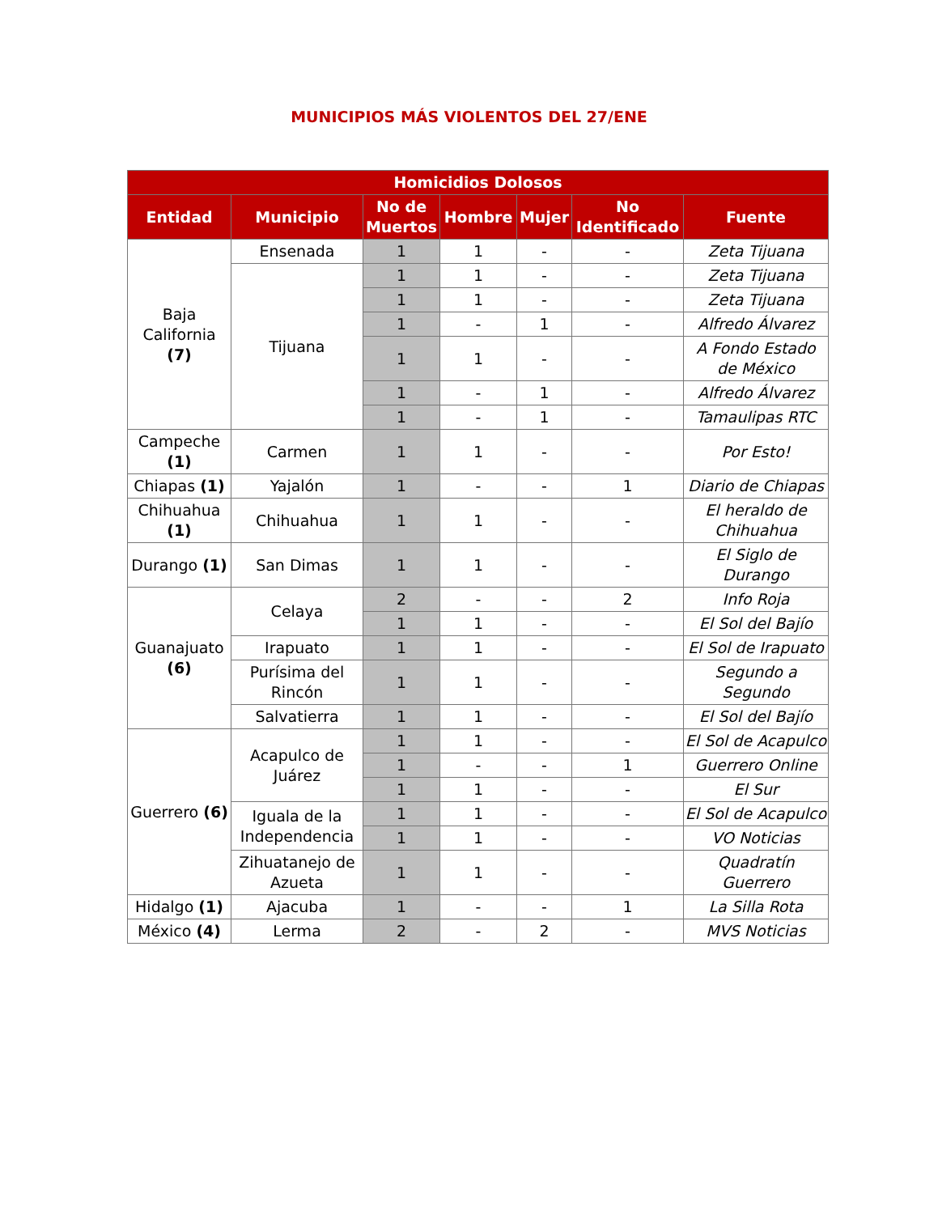MUNICIPIOS MÁS VIOLENTOS DEL 27/ENE
| Homicidios Dolosos | | | | | | |
| --- | --- | --- | --- | --- | --- | --- |
| Entidad | Municipio | No de Muertos | Hombre | Mujer | No Identificado | Fuente |
| Baja California (7) | Ensenada | 1 | 1 | - | - | Zeta Tijuana |
| | Tijuana | 1 | 1 | - | - | Zeta Tijuana |
| | | 1 | 1 | - | - | Zeta Tijuana |
| | | 1 | - | 1 | - | Alfredo Álvarez |
| | | 1 | 1 | - | - | A Fondo Estado de México |
| | | 1 | - | 1 | - | Alfredo Álvarez |
| | | 1 | - | 1 | - | Tamaulipas RTC |
| Campeche (1) | Carmen | 1 | 1 | - | - | Por Esto! |
| Chiapas (1) | Yajalón | 1 | - | - | 1 | Diario de Chiapas |
| Chihuahua (1) | Chihuahua | 1 | 1 | - | - | El heraldo de Chihuahua |
| Durango (1) | San Dimas | 1 | 1 | - | - | El Siglo de Durango |
| Guanajuato (6) | Celaya | 2 | - | - | 2 | Info Roja |
| | | 1 | 1 | - | - | El Sol del Bajío |
| | Irapuato | 1 | 1 | - | - | El Sol de Irapuato |
| | Purísima del Rincón | 1 | 1 | - | - | Segundo a Segundo |
| | Salvatierra | 1 | 1 | - | - | El Sol del Bajío |
| Guerrero (6) | Acapulco de Juárez | 1 | 1 | - | - | El Sol de Acapulco |
| | | 1 | - | - | 1 | Guerrero Online |
| | | 1 | 1 | - | - | El Sur |
| | Iguala de la Independencia | 1 | 1 | - | - | El Sol de Acapulco |
| | | 1 | 1 | - | - | VO Noticias |
| | Zihuatanejo de Azueta | 1 | 1 | - | - | Quadratín Guerrero |
| Hidalgo (1) | Ajacuba | 1 | - | - | 1 | La Silla Rota |
| México (4) | Lerma | 2 | - | 2 | - | MVS Noticias |